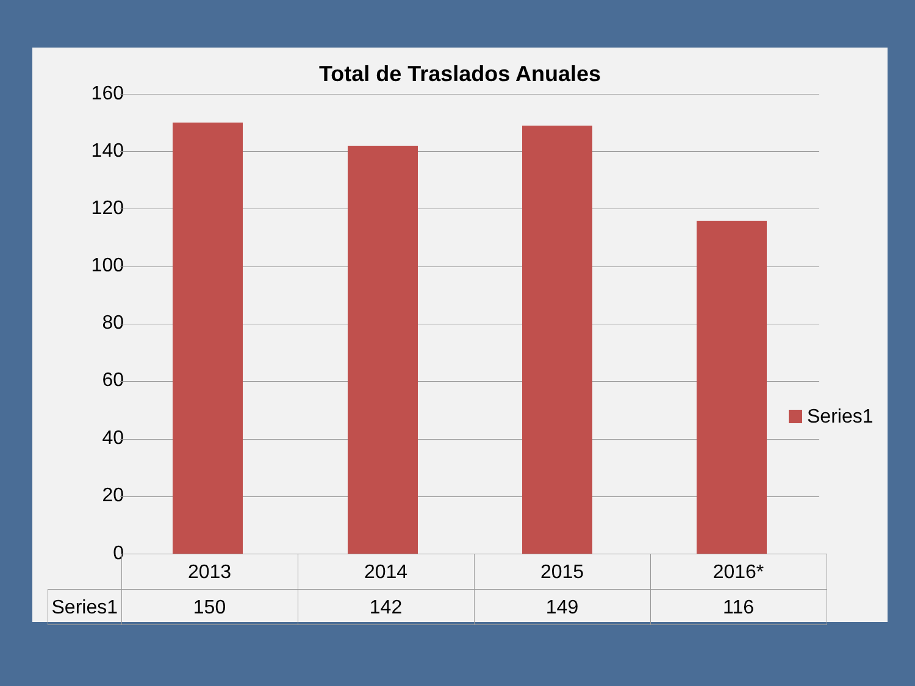Total de Traslados Anuales
160
140
120
100
80
60
40
20
0
Series1
| | 2013 | 2014 | 2015 | 2016* |
| --- | --- | --- | --- | --- |
| Series1 | 150 | 142 | 149 | 116 |